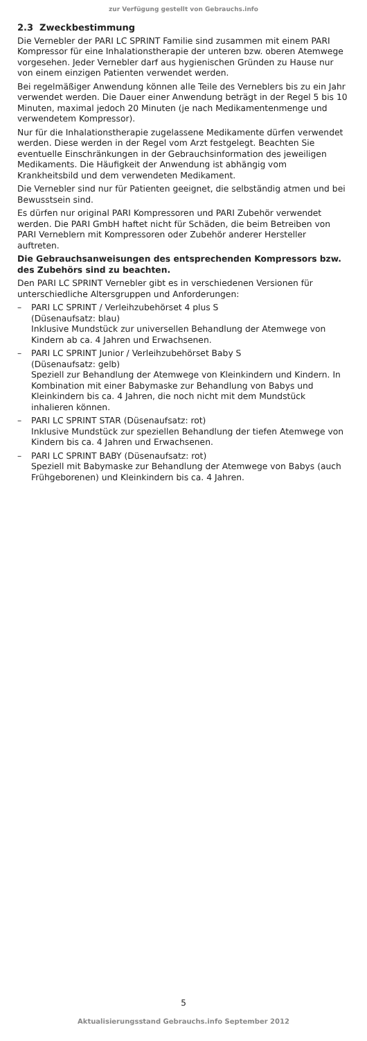zur Verfügung gestellt von Gebrauchs.info
2.3 Zweckbestimmung
Die Vernebler der PARI LC SPRINT Familie sind zusammen mit einem PARI Kompressor für eine Inhalationstherapie der unteren bzw. oberen Atemwege vorgesehen. Jeder Vernebler darf aus hygienischen Gründen zu Hause nur von einem einzigen Patienten verwendet werden.
Bei regelmäßiger Anwendung können alle Teile des Verneblers bis zu ein Jahr verwendet werden. Die Dauer einer Anwendung beträgt in der Regel 5 bis 10 Minuten, maximal jedoch 20 Minuten (je nach Medikamentenmenge und verwendetem Kompressor).
Nur für die Inhalationstherapie zugelassene Medikamente dürfen verwendet werden. Diese werden in der Regel vom Arzt festgelegt. Beachten Sie eventuelle Einschränkungen in der Gebrauchsinformation des jeweiligen Medikaments. Die Häufigkeit der Anwendung ist abhängig vom Krankheitsbild und dem verwendeten Medikament.
Die Vernebler sind nur für Patienten geeignet, die selbständig atmen und bei Bewusstsein sind.
Es dürfen nur original PARI Kompressoren und PARI Zubehör verwendet werden. Die PARI GmbH haftet nicht für Schäden, die beim Betreiben von PARI Verneblern mit Kompressoren oder Zubehör anderer Hersteller auftreten.
Die Gebrauchsanweisungen des entsprechenden Kompressors bzw. des Zubehörs sind zu beachten.
Den PARI LC SPRINT Vernebler gibt es in verschiedenen Versionen für unterschiedliche Altersgruppen und Anforderungen:
– PARI LC SPRINT / Verleihzubehörset 4 plus S
(Düsenaufsatz: blau)
Inklusive Mundstück zur universellen Behandlung der Atemwege von Kindern ab ca. 4 Jahren und Erwachsenen.
– PARI LC SPRINT Junior / Verleihzubehörset Baby S
(Düsenaufsatz: gelb)
Speziell zur Behandlung der Atemwege von Kleinkindern und Kindern. In Kombination mit einer Babymaske zur Behandlung von Babys und Kleinkindern bis ca. 4 Jahren, die noch nicht mit dem Mundstück inhalieren können.
– PARI LC SPRINT STAR (Düsenaufsatz: rot)
Inklusive Mundstück zur speziellen Behandlung der tiefen Atemwege von Kindern bis ca. 4 Jahren und Erwachsenen.
– PARI LC SPRINT BABY (Düsenaufsatz: rot)
Speziell mit Babymaske zur Behandlung der Atemwege von Babys (auch Frühgeborenen) und Kleinkindern bis ca. 4 Jahren.
5
Aktualisierungsstand Gebrauchs.info September 2012